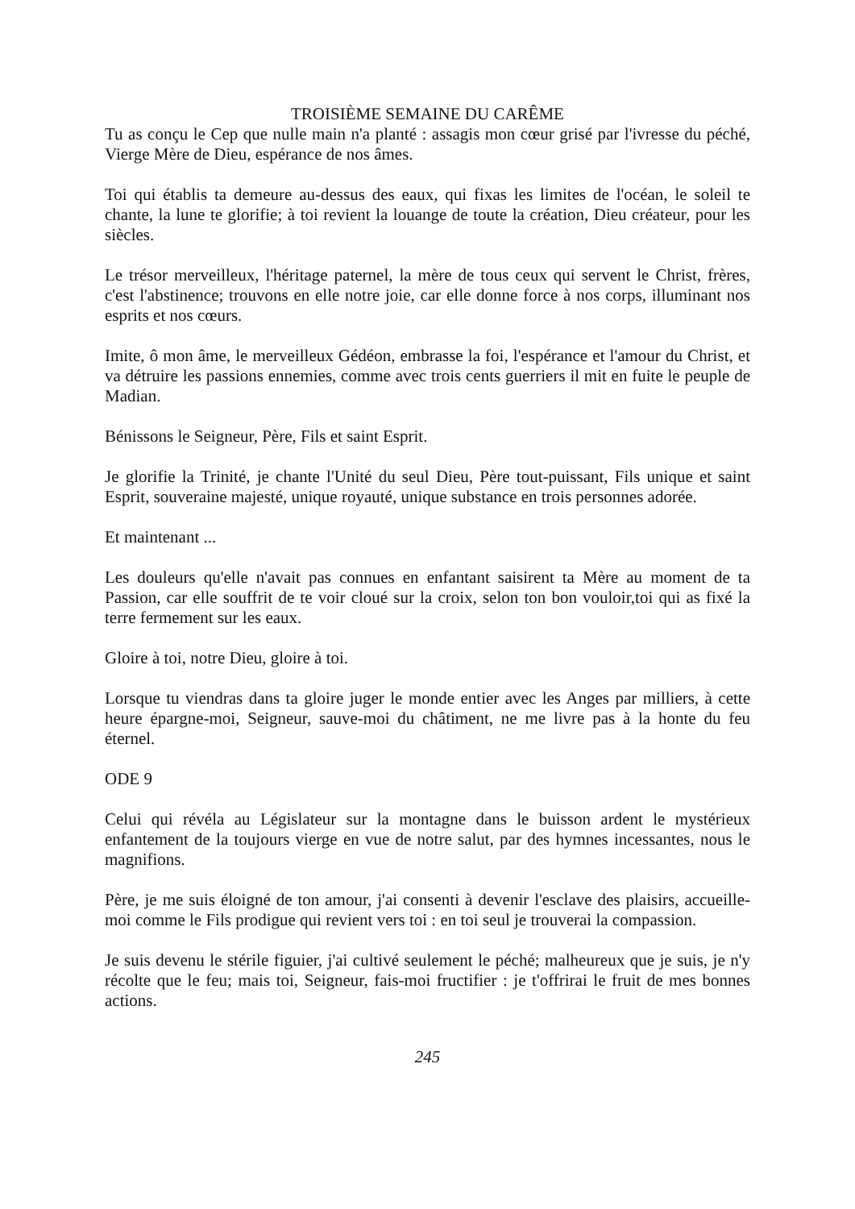TROISIÈME SEMAINE DU CARÊME
Tu as conçu le Cep que nulle main n'a planté : assagis mon cœur grisé par l'ivresse du péché, Vierge Mère de Dieu, espérance de nos âmes.
Toi qui établis ta demeure au-dessus des eaux, qui fixas les limites de l'océan, le soleil te chante, la lune te glorifie; à toi revient la louange de toute la création, Dieu créateur, pour les siècles.
Le trésor merveilleux, l'héritage paternel, la mère de tous ceux qui servent le Christ, frères, c'est l'abstinence; trouvons en elle notre joie, car elle donne force à nos corps, illuminant nos esprits et nos cœurs.
Imite, ô mon âme, le merveilleux Gédéon, embrasse la foi, l'espérance et l'amour du Christ, et va détruire les passions ennemies, comme avec trois cents guerriers il mit en fuite le peuple de Madian.
Bénissons le Seigneur, Père, Fils et saint Esprit.
Je glorifie la Trinité, je chante l'Unité du seul Dieu, Père tout-puissant, Fils unique et saint Esprit, souveraine majesté, unique royauté, unique substance en trois personnes adorée.
Et maintenant ...
Les douleurs qu'elle n'avait pas connues en enfantant saisirent ta Mère au moment de ta Passion, car elle souffrit de te voir cloué sur la croix, selon ton bon vouloir,toi qui as fixé la terre fermement sur les eaux.
Gloire à toi, notre Dieu, gloire à toi.
Lorsque tu viendras dans ta gloire juger le monde entier avec les Anges par milliers, à cette heure épargne-moi, Seigneur, sauve-moi du châtiment, ne me livre pas à la honte du feu éternel.
ODE 9
Celui qui révéla au Législateur sur la montagne dans le buisson ardent le mystérieux enfantement de la toujours vierge en vue de notre salut, par des hymnes incessantes, nous le magnifions.
Père, je me suis éloigné de ton amour, j'ai consenti à devenir l'esclave des plaisirs, accueille-moi comme le Fils prodigue qui revient vers toi : en toi seul je trouverai la compassion.
Je suis devenu le stérile figuier, j'ai cultivé seulement le péché; malheureux que je suis, je n'y récolte que le feu; mais toi, Seigneur, fais-moi fructifier : je t'offrirai le fruit de mes bonnes actions.
245